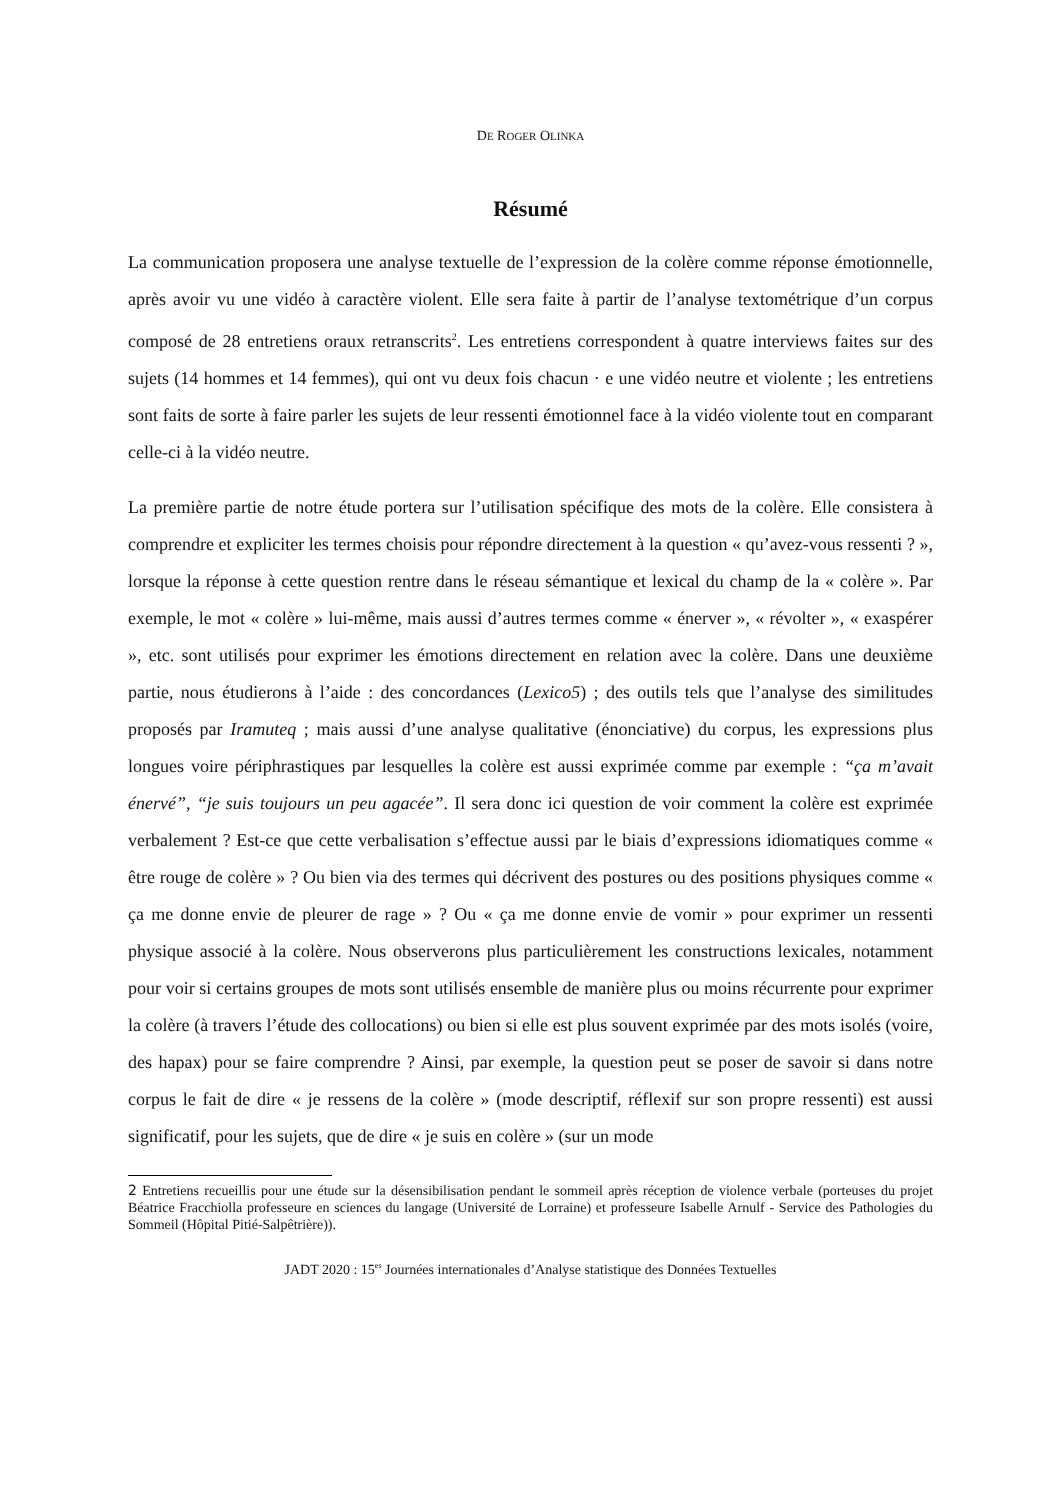DE ROGER OLINKA
Résumé
La communication proposera une analyse textuelle de l’expression de la colère comme réponse émotionnelle, après avoir vu une vidéo à caractère violent. Elle sera faite à partir de l’analyse textométrique d’un corpus composé de 28 entretiens oraux retranscrits<sup>2</sup>. Les entretiens correspondent à quatre interviews faites sur des sujets (14 hommes et 14 femmes), qui ont vu deux fois chacun · e une vidéo neutre et violente ; les entretiens sont faits de sorte à faire parler les sujets de leur ressenti émotionnel face à la vidéo violente tout en comparant celle-ci à la vidéo neutre.
La première partie de notre étude portera sur l’utilisation spécifique des mots de la colère. Elle consistera à comprendre et expliciter les termes choisis pour répondre directement à la question « qu’avez-vous ressenti ? », lorsque la réponse à cette question rentre dans le réseau sémantique et lexical du champ de la « colère ». Par exemple, le mot « colère » lui-même, mais aussi d’autres termes comme « énerver », « révolter », « exaspérer », etc. sont utilisés pour exprimer les émotions directement en relation avec la colère. Dans une deuxième partie, nous étudierons à l’aide : des concordances (Lexico5) ; des outils tels que l’analyse des similitudes proposés par Iramuteq ; mais aussi d’une analyse qualitative (énonciative) du corpus, les expressions plus longues voire périphrastiques par lesquelles la colère est aussi exprimée comme par exemple : “ça m’avait énervé”, “je suis toujours un peu agacée”. Il sera donc ici question de voir comment la colère est exprimée verbalement ? Est-ce que cette verbalisation s’effectue aussi par le biais d’expressions idiomatiques comme « être rouge de colère » ? Ou bien via des termes qui décrivent des postures ou des positions physiques comme « ça me donne envie de pleurer de rage » ? Ou « ça me donne envie de vomir » pour exprimer un ressenti physique associé à la colère. Nous observerons plus particulièrement les constructions lexicales, notamment pour voir si certains groupes de mots sont utilisés ensemble de manière plus ou moins récurrente pour exprimer la colère (à travers l’étude des collocations) ou bien si elle est plus souvent exprimée par des mots isolés (voire, des hapax) pour se faire comprendre ? Ainsi, par exemple, la question peut se poser de savoir si dans notre corpus le fait de dire « je ressens de la colère » (mode descriptif, réflexif sur son propre ressenti) est aussi significatif, pour les sujets, que de dire « je suis en colère » (sur un mode
2 Entretiens recueillis pour une étude sur la désensibilisation pendant le sommeil après réception de violence verbale (porteuses du projet Béatrice Fracchiolla professeure en sciences du langage (Université de Lorraine) et professeure Isabelle Arnulf - Service des Pathologies du Sommeil (Hôpital Pitié-Salpêtrière)).
JADT 2020 : 15<sup>es</sup> Journées internationales d’Analyse statistique des Données Textuelles